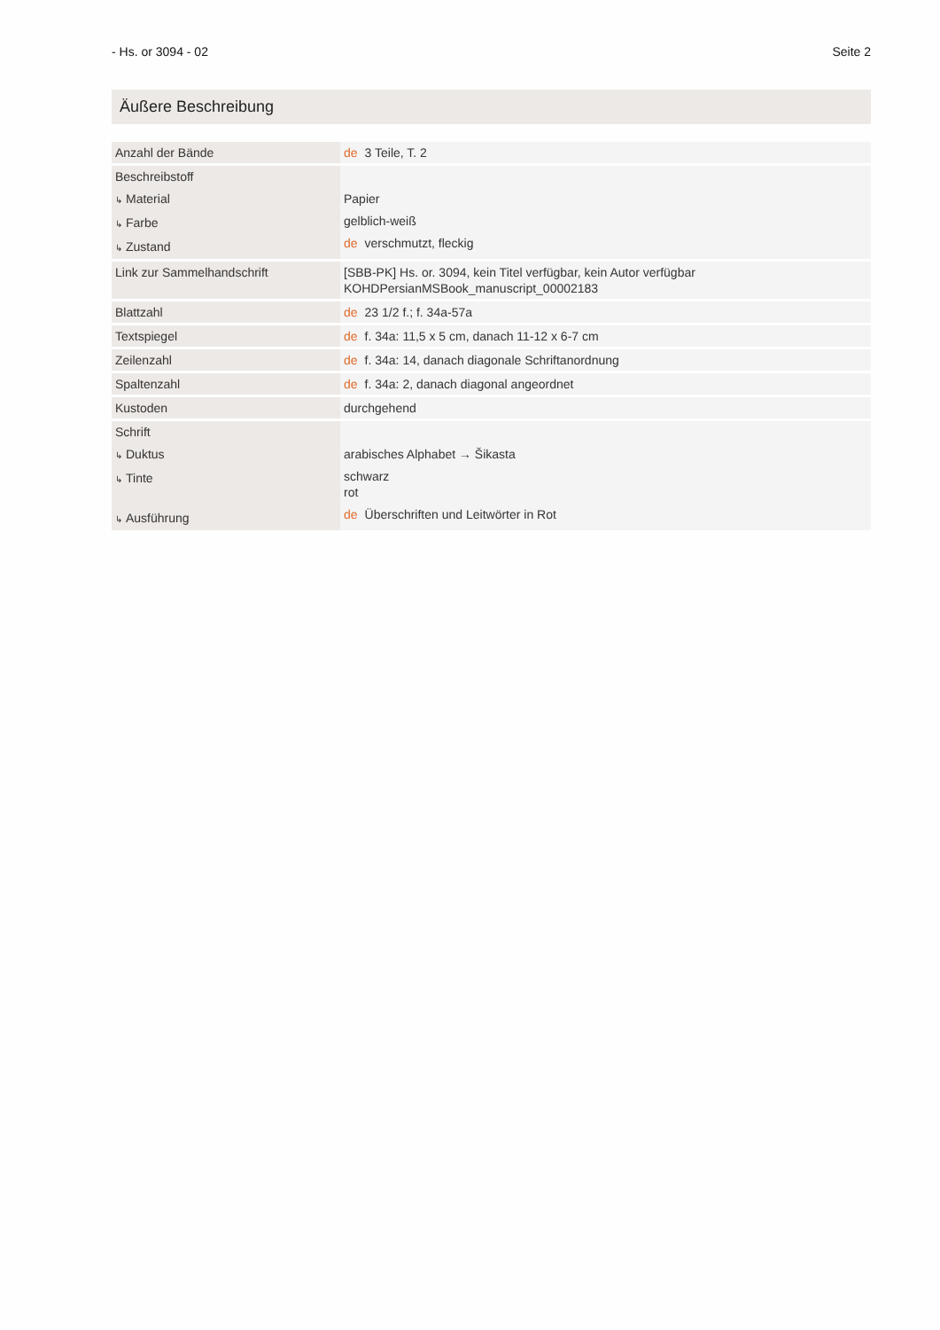- Hs. or 3094 - 02 Seite 2
Äußere Beschreibung
| Anzahl der Bände | de 3 Teile, T. 2 |
| Beschreibstoff ↳ Material ↳ Farbe ↳ Zustand | Papier gelblich-weiß de verschmutzt, fleckig |
| Link zur Sammelhandschrift | [SBB-PK] Hs. or. 3094, kein Titel verfügbar, kein Autor verfügbar KOHDPersianMSBook_manuscript_00002183 |
| Blattzahl | de 23 1/2 f.; f. 34a-57a |
| Textspiegel | de f. 34a: 11,5 x 5 cm, danach 11-12 x 6-7 cm |
| Zeilenzahl | de f. 34a: 14, danach diagonale Schriftanordnung |
| Spaltenzahl | de f. 34a: 2, danach diagonal angeordnet |
| Kustoden | durchgehend |
| Schrift ↳ Duktus ↳ Tinte ↳ Ausführung | arabisches Alphabet → Šikasta schwarz rot de Überschriften und Leitwörter in Rot |